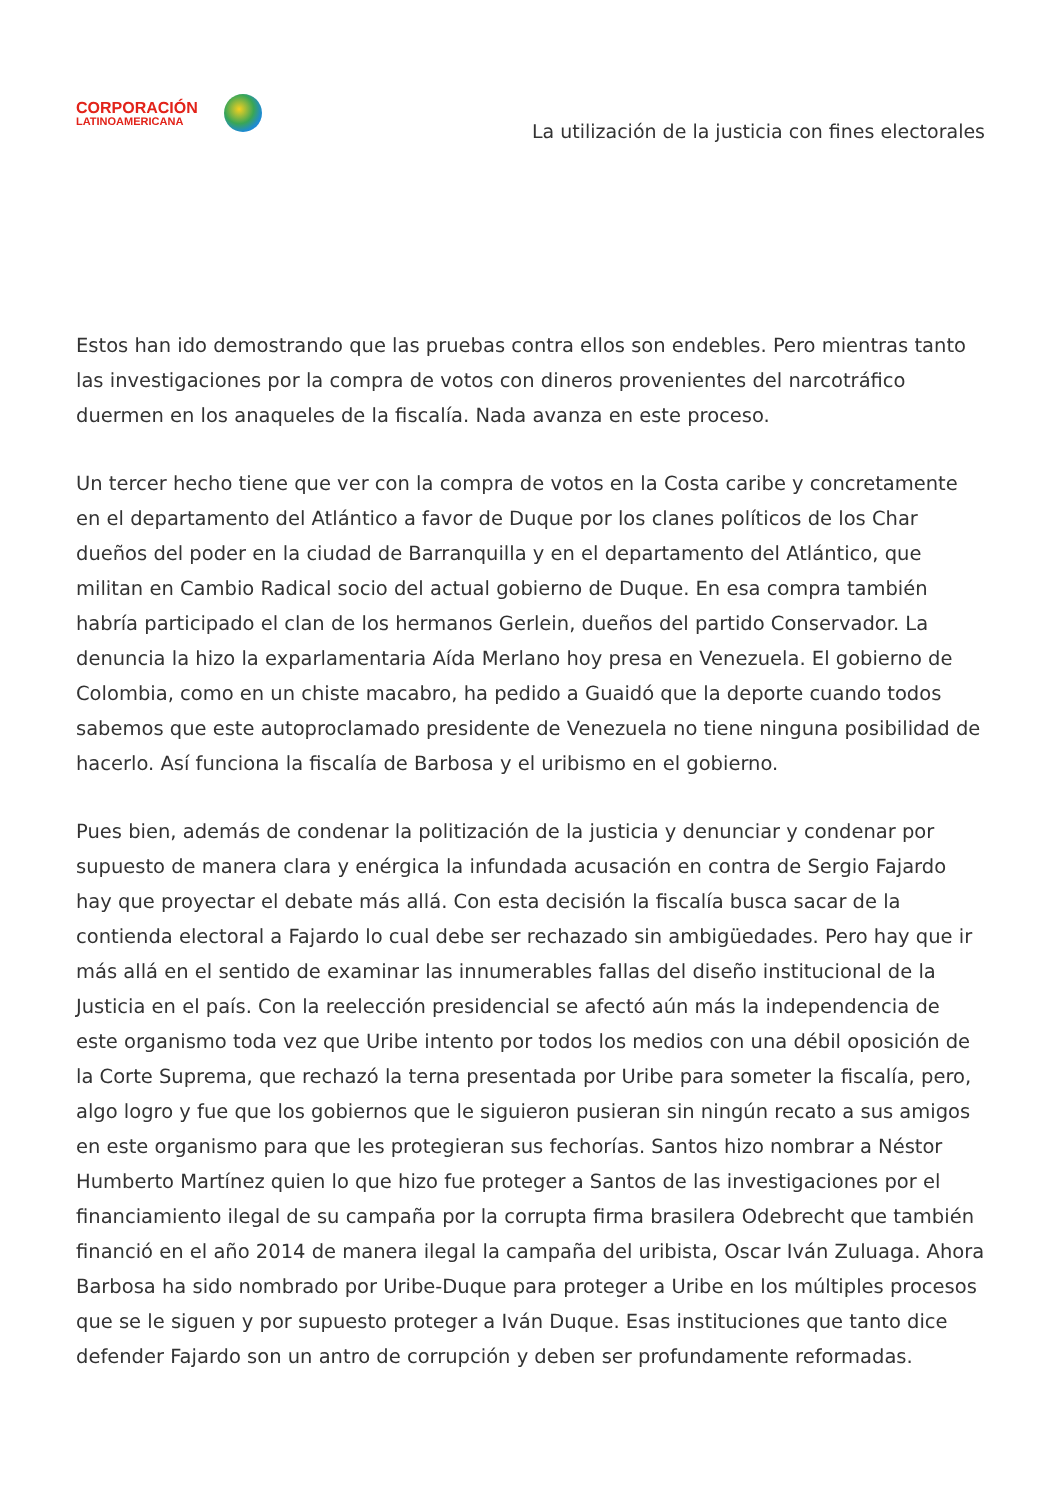CORPORACIÓN
LATINOAMERICANA
La utilización de la justicia con fines electorales
Estos han ido demostrando que las pruebas contra ellos son endebles. Pero mientras tanto las investigaciones por la compra de votos con dineros provenientes del narcotráfico duermen en los anaqueles de la fiscalía. Nada avanza en este proceso.
Un tercer hecho tiene que ver con la compra de votos en la Costa caribe y concretamente en el departamento del Atlántico a favor de Duque por los clanes políticos de los Char dueños del poder en la ciudad de Barranquilla y en el departamento del Atlántico, que militan en Cambio Radical socio del actual gobierno de Duque. En esa compra también habría participado el clan de los hermanos Gerlein, dueños del partido Conservador. La denuncia la hizo la exparlamentaria Aída Merlano hoy presa en Venezuela. El gobierno de Colombia, como en un chiste macabro, ha pedido a Guaidó que la deporte cuando todos sabemos que este autoproclamado presidente de Venezuela no tiene ninguna posibilidad de hacerlo. Así funciona la fiscalía de Barbosa y el uribismo en el gobierno.
Pues bien, además de condenar la politización de la justicia y denunciar y condenar por supuesto de manera clara y enérgica la infundada acusación en contra de Sergio Fajardo hay que proyectar el debate más allá. Con esta decisión la fiscalía busca sacar de la contienda electoral a Fajardo lo cual debe ser rechazado sin ambigüedades. Pero hay que ir más allá en el sentido de examinar las innumerables fallas del diseño institucional de la Justicia en el país. Con la reelección presidencial se afectó aún más la independencia de este organismo toda vez que Uribe intento por todos los medios con una débil oposición de la Corte Suprema, que rechazó la terna presentada por Uribe para someter la fiscalía, pero, algo logro y fue que los gobiernos que le siguieron pusieran sin ningún recato a sus amigos en este organismo para que les protegieran sus fechorías. Santos hizo nombrar a Néstor Humberto Martínez quien lo que hizo fue proteger a Santos de las investigaciones por el financiamiento ilegal de su campaña por la corrupta firma brasilera Odebrecht que también financió en el año 2014 de manera ilegal la campaña del uribista, Oscar Iván Zuluaga. Ahora Barbosa ha sido nombrado por Uribe-Duque para proteger a Uribe en los múltiples procesos que se le siguen y por supuesto proteger a Iván Duque. Esas instituciones que tanto dice defender Fajardo son un antro de corrupción y deben ser profundamente reformadas.